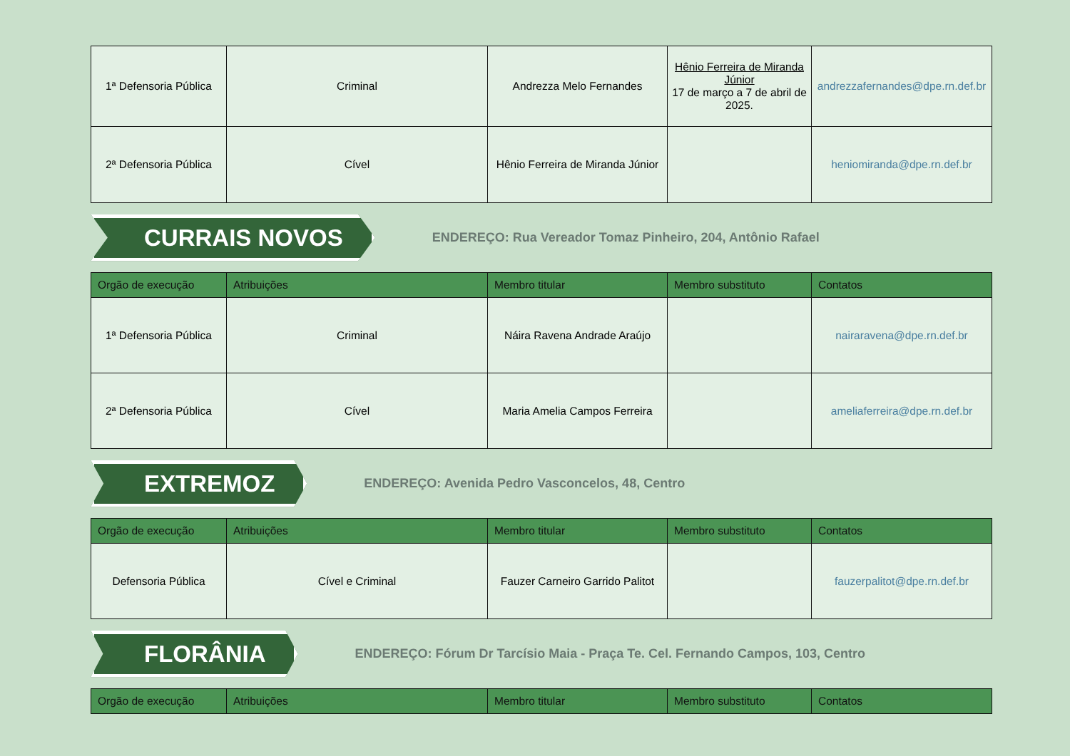| 1ª Defensoria Pública | Criminal | Andrezza Melo Fernandes | Hênio Ferreira de Miranda Júnior 17 de março a 7 de abril de 2025. | andrezzafernandes@dpe.rn.def.br |
| 2ª Defensoria Pública | Cível | Hênio Ferreira de Miranda Júnior | | heniomiranda@dpe.rn.def.br |
CURRAIS NOVOS
ENDEREÇO: Rua Vereador Tomaz Pinheiro, 204, Antônio Rafael
| Orgão de execução | Atribuições | Membro titular | Membro substituto | Contatos |
| --- | --- | --- | --- | --- |
| 1ª Defensoria Pública | Criminal | Náira Ravena Andrade Araújo | | nairaravena@dpe.rn.def.br |
| 2ª Defensoria Pública | Cível | Maria Amelia Campos Ferreira | | ameliaferreira@dpe.rn.def.br |
EXTREMOZ
ENDEREÇO: Avenida Pedro Vasconcelos, 48, Centro
| Orgão de execução | Atribuições | Membro titular | Membro substituto | Contatos |
| --- | --- | --- | --- | --- |
| Defensoria Pública | Cível e Criminal | Fauzer Carneiro Garrido Palitot | | fauzerpalitot@dpe.rn.def.br |
FLORÂNIA
ENDEREÇO: Fórum Dr Tarcísio Maia - Praça Te. Cel. Fernando Campos, 103, Centro
| Orgão de execução | Atribuições | Membro titular | Membro substituto | Contatos |
| --- | --- | --- | --- | --- |